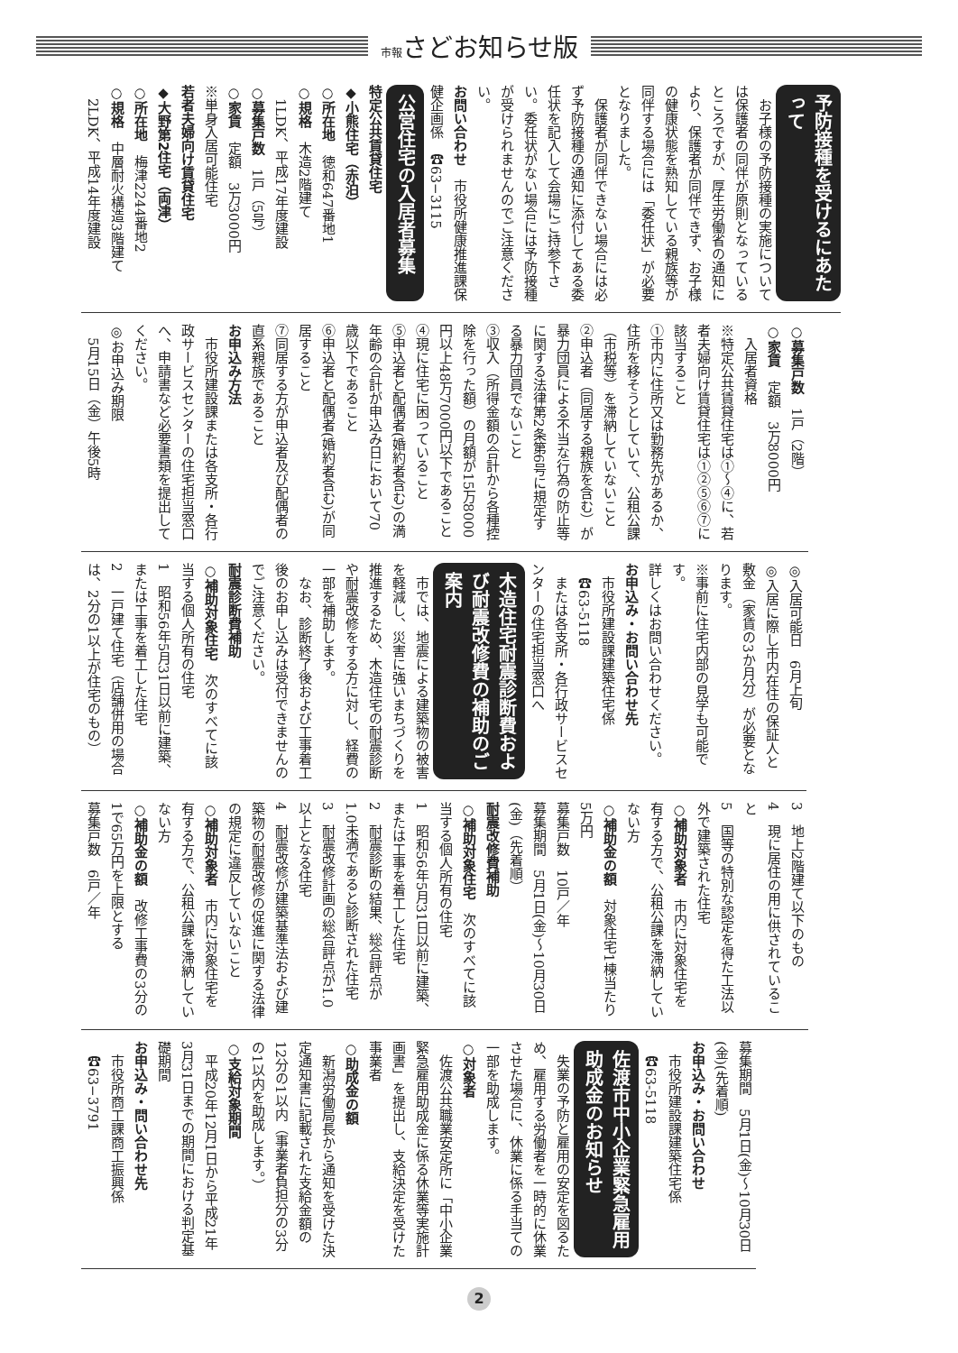市報さどお知らせ版
予防接種を受けるにあたって
　お子様の予防接種の実施については保護者の同伴が原則となっているところですが、厚生労働省の通知により、保護者が同伴できず、お子様の健康状態を熟知している親族等が同伴する場合には「委任状」が必要となりました。
　保護者が同伴できない場合には必ず予防接種の通知に添付してある委任状を記入して会場にご持参下さい。委任状がない場合には予防接種が受けられませんのでご注意ください。
お問い合わせ　市役所健康推進課保健企画係　☎63−3115
公営住宅の入居者募集
特定公共賃貸住宅
◆小熊住宅（赤泊）
○所在地　徳和647番地1
○規格　木造2階建て
　1LDK、平成17年度建設
○募集戸数　1戸（5号）
○家賃　定額　3万3000円
※単身入居可能住宅
若者夫婦向け賃貸住宅
◆大野第2住宅（両津）
○所在地　梅津2244番地2
○規格　中層耐火構造3階建て
　2LDK、平成14年度建設
○募集戸数　1戸（2階）
○家賃　定額　3万8000円
　入居者資格
※特定公共賃貸住宅は①〜④に、若者夫婦向け賃貸住宅は①②⑤⑥⑦に該当すること
①市内に住所又は勤務先があるか、住所を移そうとしていて、公租公課（市税等）を滞納していないこと
②申込者（同居する親族を含む）が暴力団員による不当な行為の防止等に関する法律第2条第6号に規定する暴力団員でないこと
③収入（所得金額の合計から各種控除を行った額）の月額が15万8000円以上48万7000円以下であること
④現に住宅に困っていること
⑤申込者と配偶者(婚約者含む)の満年齢の合計が申込み日において70歳以下であること
⑥申込者と配偶者(婚約者含む)が同居すること
⑦同居する方が申込者及び配偶者の直系親族であること
お申込み方法
　市役所建設課または各支所・各行政サービスセンターの住宅担当窓口へ、申請書など必要書類を提出してください。
◎お申込み期限
　5月15日（金）午後5時
◎入居可能日　6月上旬
◎入居に際し市内在住の保証人と敷金（家賃の3か月分）が必要となります。
※事前に住宅内部の見学も可能です。
詳しくはお問い合わせください。
お申込み・お問い合わせ先
　市役所建設課建築住宅係
　☎63-5118
　または各支所・各行政サービスセンターの住宅担当窓口へ
木造住宅耐震診断費および耐震改修費の補助のご案内
　市では、地震による建築物の被害を軽減し、災害に強いまちづくりを推進するため、木造住宅の耐震診断や耐震改修をする方に対し、経費の一部を補助します。
　なお、診断終了後および工事着工後のお申し込みは受付できませんのでご注意ください。
耐震診断費補助
○補助対象住宅　次のすべてに該当する個人所有の住宅
1　昭和56年5月31日以前に建築、または工事を着工した住宅
2　一戸建て住宅（店舗併用の場合は、2分の1以上が住宅のもの）
3　地上2階建て以下のもの
4　現に居住の用に供されていること
5　国等の特別な認定を得た工法以外で建築された住宅
○補助対象者　市内に対象住宅を有する方で、公租公課を滞納していない方
○補助金の額　対象住宅1棟当たり5万円
募集戸数　10戸／年
募集期間　5月1日(金)〜10月30日(金)（先着順）
耐震改修費補助
○補助対象住宅　次のすべてに該当する個人所有の住宅
1　昭和56年5月31日以前に建築、または工事を着工した住宅
2　耐震診断の結果、総合評点が1.0未満であると診断された住宅
3　耐震改修計画の総合評点が1.0以上となる住宅
4　耐震改修が建築基準法および建築物の耐震改修の促進に関する法律の規定に違反していないこと
○補助対象者　市内に対象住宅を有する方で、公租公課を滞納していない方
○補助金の額　改修工事費の3分の1で65万円を上限とする
募集戸数　6戸／年
募集期間　5月1日(金)〜10月30日(金)(先着順)
お申込み・お問い合わせ
　市役所建設課建築住宅係
　☎63-5118
佐渡市中小企業緊急雇用助成金のお知らせ
　失業の予防と雇用の安定を図るため、雇用する労働者を一時的に休業させた場合に、休業に係る手当ての一部を助成します。
○対象者
　佐渡公共職業安定所に「中小企業緊急雇用助成金に係る休業等実施計画書」を提出し、支給決定を受けた事業者
○助成金の額
　新潟労働局長から通知を受けた決定通知書に記載された支給金額の12分の1以内（事業者負担分の3分の1以内を助成します。）
○支給対象期間
　平成20年12月1日から平成21年3月31日までの期間における判定基礎期間
お申込み・問い合わせ先
　市役所商工課商工振興係
　☎63−3791
2